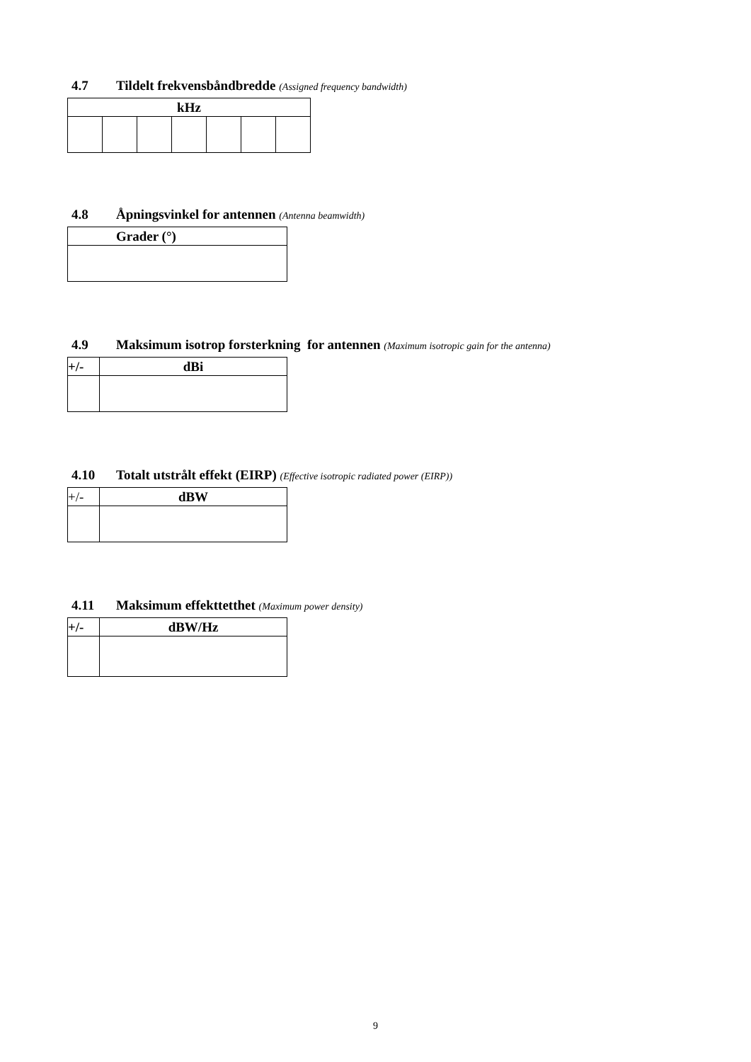4.7 Tildelt frekvensbåndbredde (Assigned frequency bandwidth)
| kHz | | | | | | |
| --- | --- | --- | --- | --- | --- | --- |
4.8 Åpningsvinkel for antennen (Antenna beamwidth)
| Grader (°) |
| --- |
4.9 Maksimum isotrop forsterkning for antennen (Maximum isotropic gain for the antenna)
| +/- | dBi |
| --- | --- |
4.10 Totalt utstrålt effekt (EIRP) (Effective isotropic radiated power (EIRP))
| +/- | dBW |
| --- | --- |
4.11 Maksimum effekttetthet (Maximum power density)
| +/- | dBW/Hz |
| --- | --- |
9